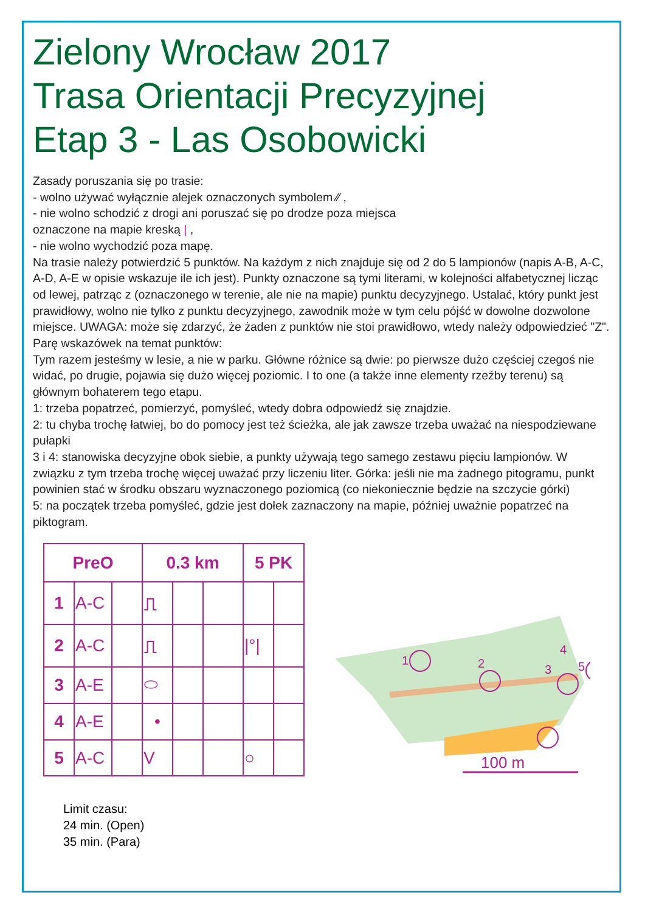Zielony Wrocław 2017
Trasa Orientacji Precyzyjnej
Etap 3 - Las Osobowicki
Zasady poruszania się po trasie:
- wolno używać wyłącznie alejek oznaczonych symbolem ⁄⁄ ,
- nie wolno schodzić z drogi ani poruszać się po drodze poza miejsca
oznaczone na mapie kreską | ,
- nie wolno wychodzić poza mapę.
Na trasie należy potwierdzić 5 punktów. Na każdym z nich znajduje się od 2 do 5 lampionów (napis A-B, A-C, A-D, A-E w opisie wskazuje ile ich jest). Punkty oznaczone są tymi literami, w kolejności alfabetycznej licząc od lewej, patrząc z (oznaczonego w terenie, ale nie na mapie) punktu decyzyjnego. Ustalać, który punkt jest prawidłowy, wolno nie tylko z punktu decyzyjnego, zawodnik może w tym celu pójść w dowolne dozwolone miejsce. UWAGA: może się zdarzyć, że żaden z punktów nie stoi prawidłowo, wtedy należy odpowiedzieć "Z".
Parę wskazówek na temat punktów:
Tym razem jesteśmy w lesie, a nie w parku. Główne różnice są dwie: po pierwsze dużo częściej czegoś nie widać, po drugie, pojawia się dużo więcej poziomic. I to one (a także inne elementy rzeźby terenu) są głównym bohaterem tego etapu.
1: trzeba popatrzeć, pomierzyć, pomyśleć, wtedy dobra odpowiedź się znajdzie.
2: tu chyba trochę łatwiej, bo do pomocy jest też ścieżka, ale jak zawsze trzeba uważać na niespodziewane pułapki
3 i 4: stanowiska decyzyjne obok siebie, a punkty używają tego samego zestawu pięciu lampionów. W związku z tym trzeba trochę więcej uważać przy liczeniu liter. Górka: jeśli nie ma żadnego pitogramu, punkt powinien stać w środku obszaru wyznaczonego poziomicą (co niekoniecznie będzie na szczycie górki)
5: na początek trzeba pomyśleć, gdzie jest dołek zaznaczony na mapie, później uważnie popatrzeć na piktogram.
| PreO | | | 0.3 km | | | 5 PK | |
| --- | --- | --- | --- | --- | --- | --- | --- |
| 1 | A-C | | ⎍ | | | | |
| 2 | A-C | | ⎍ | | | /°/ | |
| 3 | A-E | | ⬭ | | | | |
| 4 | A-E | | • | | | | |
| 5 | A-C | | V | | | ○ | |
1
2
3
4
5
100 m
Limit czasu:
24 min. (Open)
35 min. (Para)